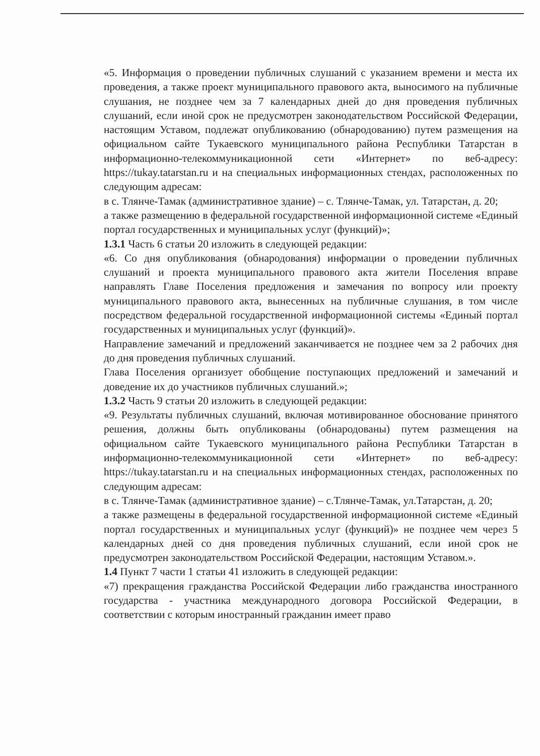«5. Информация о проведении публичных слушаний с указанием времени и места их проведения, а также проект муниципального правового акта, выносимого на публичные слушания, не позднее чем за 7 календарных дней до дня проведения публичных слушаний, если иной срок не предусмотрен законодательством Российской Федерации, настоящим Уставом, подлежат опубликованию (обнародованию) путем размещения на официальном сайте Тукаевского муниципального района Республики Татарстан в информационно-телекоммуникационной сети «Интернет» по веб-адресу: https://tukay.tatarstan.ru и на специальных информационных стендах, расположенных по следующим адресам:
в с. Тлянче-Тамак (административное здание) – с. Тлянче-Тамак, ул. Татарстан, д. 20;
а также размещению в федеральной государственной информационной системе «Единый портал государственных и муниципальных услуг (функций)»;
1.3.1 Часть 6 статьи 20 изложить в следующей редакции:
«6. Со дня опубликования (обнародования) информации о проведении публичных слушаний и проекта муниципального правового акта жители Поселения вправе направлять Главе Поселения предложения и замечания по вопросу или проекту муниципального правового акта, вынесенных на публичные слушания, в том числе посредством федеральной государственной информационной системы «Единый портал государственных и муниципальных услуг (функций)».
Направление замечаний и предложений заканчивается не позднее чем за 2 рабочих дня до дня проведения публичных слушаний.
Глава Поселения организует обобщение поступающих предложений и замечаний и доведение их до участников публичных слушаний.»;
1.3.2 Часть 9 статьи 20 изложить в следующей редакции:
«9. Результаты публичных слушаний, включая мотивированное обоснование принятого решения, должны быть опубликованы (обнародованы) путем размещения на официальном сайте Тукаевского муниципального района Республики Татарстан в информационно-телекоммуникационной сети «Интернет» по веб-адресу: https://tukay.tatarstan.ru и на специальных информационных стендах, расположенных по следующим адресам:
в с. Тлянче-Тамак (административное здание) – с.Тлянче-Тамак, ул.Татарстан, д. 20;
а также размещены в федеральной государственной информационной системе «Единый портал государственных и муниципальных услуг (функций)» не позднее чем через 5 календарных дней со дня проведения публичных слушаний, если иной срок не предусмотрен законодательством Российской Федерации, настоящим Уставом.».
1.4 Пункт 7 части 1 статьи 41 изложить в следующей редакции:
«7) прекращения гражданства Российской Федерации либо гражданства иностранного государства - участника международного договора Российской Федерации, в соответствии с которым иностранный гражданин имеет право